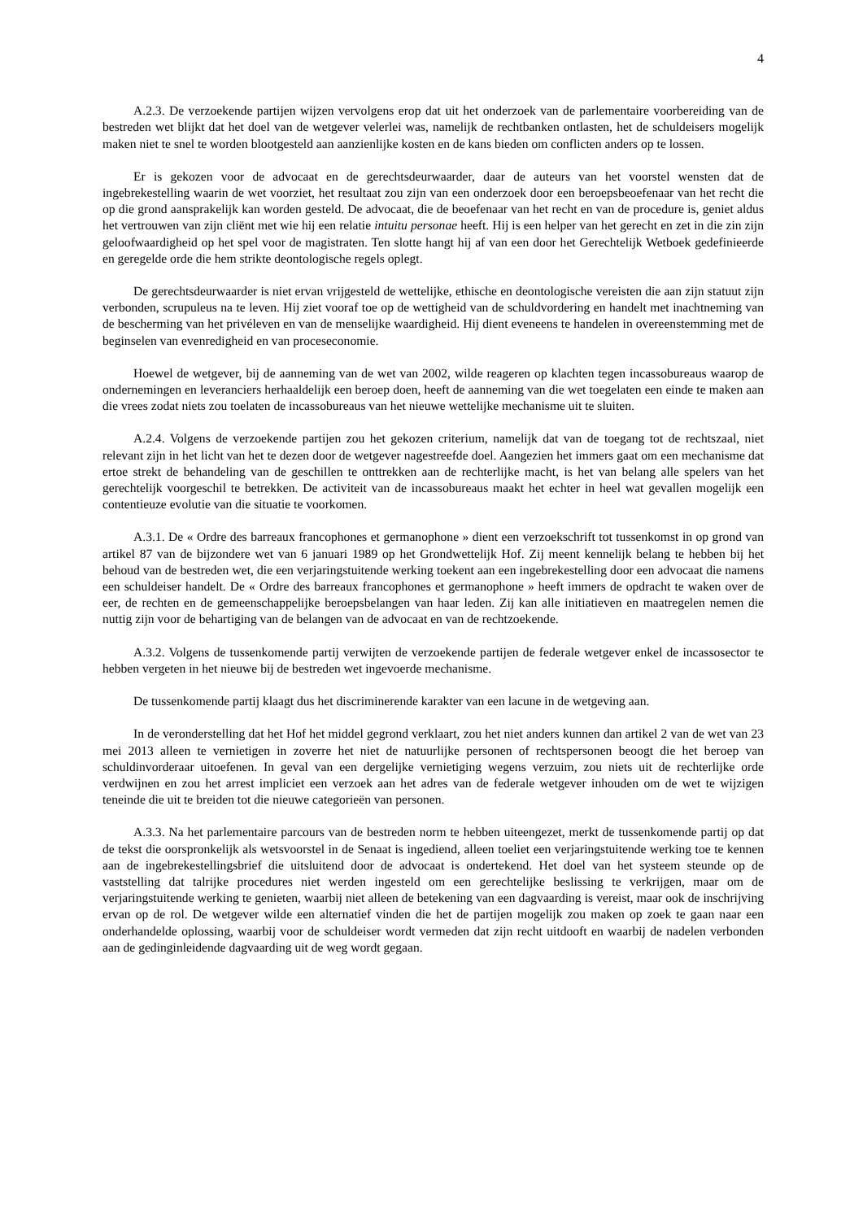4
A.2.3. De verzoekende partijen wijzen vervolgens erop dat uit het onderzoek van de parlementaire voorbereiding van de bestreden wet blijkt dat het doel van de wetgever velerlei was, namelijk de rechtbanken ontlasten, het de schuldeisers mogelijk maken niet te snel te worden blootgesteld aan aanzienlijke kosten en de kans bieden om conflicten anders op te lossen.
Er is gekozen voor de advocaat en de gerechtsdeurwaarder, daar de auteurs van het voorstel wensten dat de ingebrekestelling waarin de wet voorziet, het resultaat zou zijn van een onderzoek door een beroepsbeoefenaar van het recht die op die grond aansprakelijk kan worden gesteld. De advocaat, die de beoefenaar van het recht en van de procedure is, geniet aldus het vertrouwen van zijn cliënt met wie hij een relatie intuitu personae heeft. Hij is een helper van het gerecht en zet in die zin zijn geloofwaardigheid op het spel voor de magistraten. Ten slotte hangt hij af van een door het Gerechtelijk Wetboek gedefinieerde en geregelde orde die hem strikte deontologische regels oplegt.
De gerechtsdeurwaarder is niet ervan vrijgesteld de wettelijke, ethische en deontologische vereisten die aan zijn statuut zijn verbonden, scrupuleus na te leven. Hij ziet vooraf toe op de wettigheid van de schuldvordering en handelt met inachtneming van de bescherming van het privéleven en van de menselijke waardigheid. Hij dient eveneens te handelen in overeenstemming met de beginselen van evenredigheid en van proceseconomie.
Hoewel de wetgever, bij de aanneming van de wet van 2002, wilde reageren op klachten tegen incassobureaus waarop de ondernemingen en leveranciers herhaaldelijk een beroep doen, heeft de aanneming van die wet toegelaten een einde te maken aan die vrees zodat niets zou toelaten de incassobureaus van het nieuwe wettelijke mechanisme uit te sluiten.
A.2.4. Volgens de verzoekende partijen zou het gekozen criterium, namelijk dat van de toegang tot de rechtszaal, niet relevant zijn in het licht van het te dezen door de wetgever nagestreefde doel. Aangezien het immers gaat om een mechanisme dat ertoe strekt de behandeling van de geschillen te onttrekken aan de rechterlijke macht, is het van belang alle spelers van het gerechtelijk voorgeschil te betrekken. De activiteit van de incassobureaus maakt het echter in heel wat gevallen mogelijk een contentieuze evolutie van die situatie te voorkomen.
A.3.1. De « Ordre des barreaux francophones et germanophone » dient een verzoekschrift tot tussenkomst in op grond van artikel 87 van de bijzondere wet van 6 januari 1989 op het Grondwettelijk Hof. Zij meent kennelijk belang te hebben bij het behoud van de bestreden wet, die een verjaringstuitende werking toekent aan een ingebrekestelling door een advocaat die namens een schuldeiser handelt. De « Ordre des barreaux francophones et germanophone » heeft immers de opdracht te waken over de eer, de rechten en de gemeenschappelijke beroepsbelangen van haar leden. Zij kan alle initiatieven en maatregelen nemen die nuttig zijn voor de behartiging van de belangen van de advocaat en van de rechtzoekende.
A.3.2. Volgens de tussenkomende partij verwijten de verzoekende partijen de federale wetgever enkel de incassosector te hebben vergeten in het nieuwe bij de bestreden wet ingevoerde mechanisme.
De tussenkomende partij klaagt dus het discriminerende karakter van een lacune in de wetgeving aan.
In de veronderstelling dat het Hof het middel gegrond verklaart, zou het niet anders kunnen dan artikel 2 van de wet van 23 mei 2013 alleen te vernietigen in zoverre het niet de natuurlijke personen of rechtspersonen beoogt die het beroep van schuldinvorderaar uitoefenen. In geval van een dergelijke vernietiging wegens verzuim, zou niets uit de rechterlijke orde verdwijnen en zou het arrest impliciet een verzoek aan het adres van de federale wetgever inhouden om de wet te wijzigen teneinde die uit te breiden tot die nieuwe categorieën van personen.
A.3.3. Na het parlementaire parcours van de bestreden norm te hebben uiteengezet, merkt de tussenkomende partij op dat de tekst die oorspronkelijk als wetsvoorstel in de Senaat is ingediend, alleen toeliet een verjaringstuitende werking toe te kennen aan de ingebrekestellingsbrief die uitsluitend door de advocaat is ondertekend. Het doel van het systeem steunde op de vaststelling dat talrijke procedures niet werden ingesteld om een gerechtelijke beslissing te verkrijgen, maar om de verjaringstuitende werking te genieten, waarbij niet alleen de betekening van een dagvaarding is vereist, maar ook de inschrijving ervan op de rol. De wetgever wilde een alternatief vinden die het de partijen mogelijk zou maken op zoek te gaan naar een onderhandelde oplossing, waarbij voor de schuldeiser wordt vermeden dat zijn recht uitdooft en waarbij de nadelen verbonden aan de gedinginleidende dagvaarding uit de weg wordt gegaan.